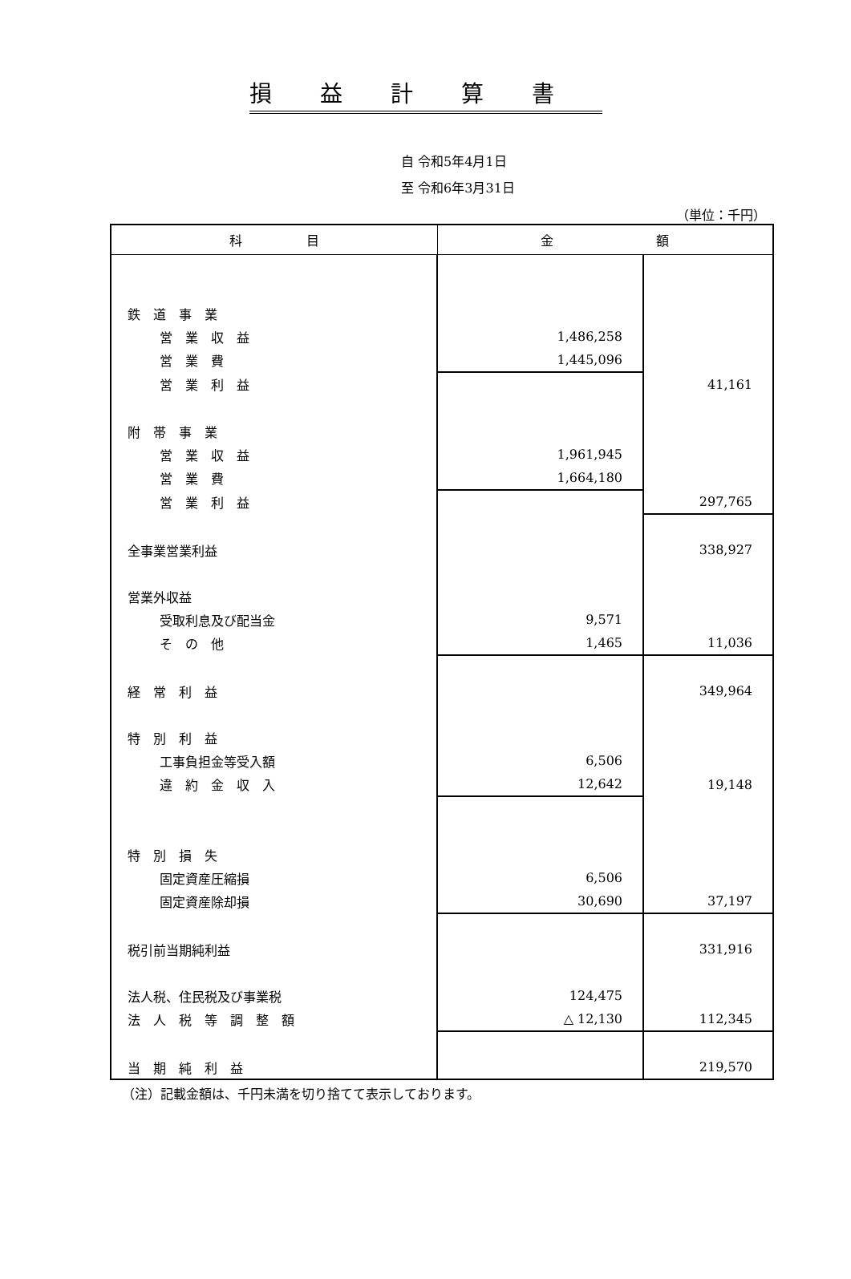損益計算書
自 令和5年4月1日
至 令和6年3月31日
（単位：千円）
| 科 目 | 金 額 | |
| --- | --- | --- |
| 鉄 道 事 業 | | |
| 営 業 収 益 | 1,486,258 | |
| 営 業 費 | 1,445,096 | |
| 営 業 利 益 | | 41,161 |
| 附 帯 事 業 | | |
| 営 業 収 益 | 1,961,945 | |
| 営 業 費 | 1,664,180 | |
| 営 業 利 益 | | 297,765 |
| 全事業営業利益 | | 338,927 |
| 営業外収益 | | |
| 受取利息及び配当金 | 9,571 | |
| そ の 他 | 1,465 | 11,036 |
| 経 常 利 益 | | 349,964 |
| 特 別 利 益 | | |
| 工事負担金等受入額 | 6,506 | |
| 違 約 金 収 入 | 12,642 | 19,148 |
| 特 別 損 失 | | |
| 固定資産圧縮損 | 6,506 | |
| 固定資産除却損 | 30,690 | 37,197 |
| 税引前当期純利益 | | 331,916 |
| 法人税、住民税及び事業税 | 124,475 | |
| 法 人 税 等 調 整 額 | △ 12,130 | 112,345 |
| 当 期 純 利 益 | | 219,570 |
（注）記載金額は、千円未満を切り捨てて表示しております。